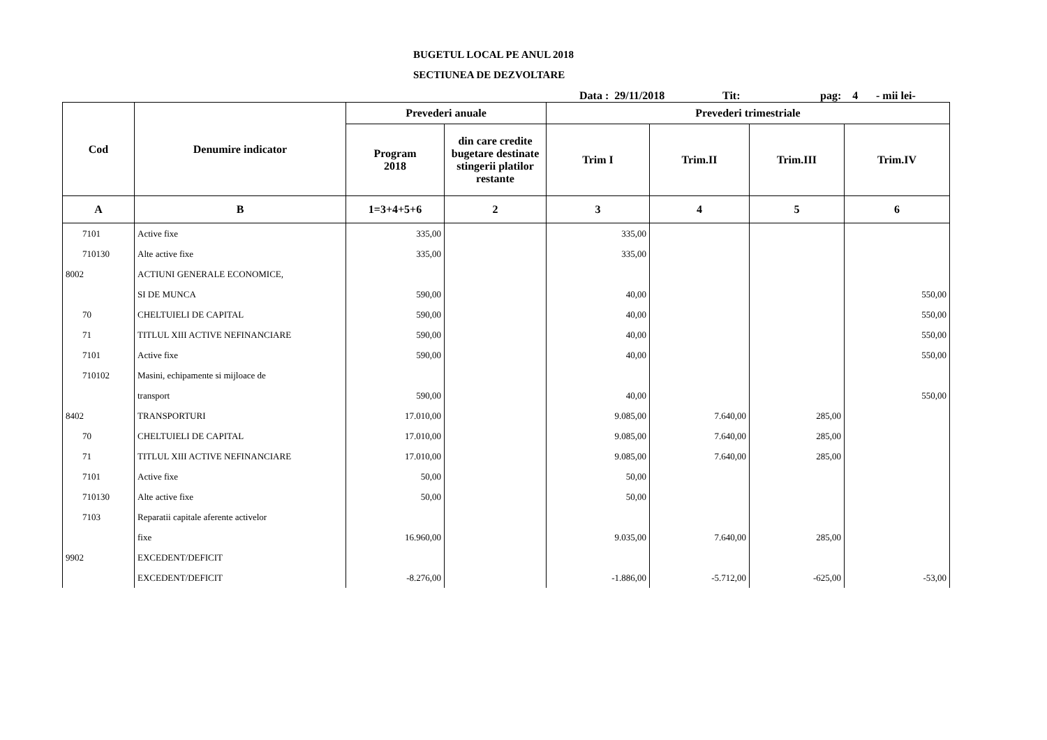BUGETUL LOCAL PE ANUL 2018
SECTIUNEA DE DEZVOLTARE
Data : 29/11/2018 Tit: pag: 4 - mii lei-
| Cod | Denumire indicator | Prevederi anuale | | Prevederi trimestriale | | | |
| --- | --- | --- | --- | --- | --- | --- | --- |
| | | Program 2018 | din care credite bugetare destinate stingerii platilor restante | Trim I | Trim.II | Trim.III | Trim.IV |
| A | B | 1=3+4+5+6 | 2 | 3 | 4 | 5 | 6 |
| 7101 | Active fixe | 335,00 | | 335,00 | | | |
| 710130 | Alte active fixe | 335,00 | | 335,00 | | | |
| 8002 | ACTIUNI GENERALE ECONOMICE, | | | | | | |
| | SI DE MUNCA | 590,00 | | 40,00 | | | 550,00 |
| 70 | CHELTUIELI DE CAPITAL | 590,00 | | 40,00 | | | 550,00 |
| 71 | TITLUL XIII ACTIVE NEFINANCIARE | 590,00 | | 40,00 | | | 550,00 |
| 7101 | Active fixe | 590,00 | | 40,00 | | | 550,00 |
| 710102 | Masini, echipamente si mijloace de | | | | | | |
| | transport | 590,00 | | 40,00 | | | 550,00 |
| 8402 | TRANSPORTURI | 17.010,00 | | 9.085,00 | 7.640,00 | 285,00 | |
| 70 | CHELTUIELI DE CAPITAL | 17.010,00 | | 9.085,00 | 7.640,00 | 285,00 | |
| 71 | TITLUL XIII ACTIVE NEFINANCIARE | 17.010,00 | | 9.085,00 | 7.640,00 | 285,00 | |
| 7101 | Active fixe | 50,00 | | 50,00 | | | |
| 710130 | Alte active fixe | 50,00 | | 50,00 | | | |
| 7103 | Reparatii capitale aferente activelor | | | | | | |
| | fixe | 16.960,00 | | 9.035,00 | 7.640,00 | 285,00 | |
| 9902 | EXCEDENT/DEFICIT | | | | | | |
| | EXCEDENT/DEFICIT | -8.276,00 | | -1.886,00 | -5.712,00 | -625,00 | -53,00 |